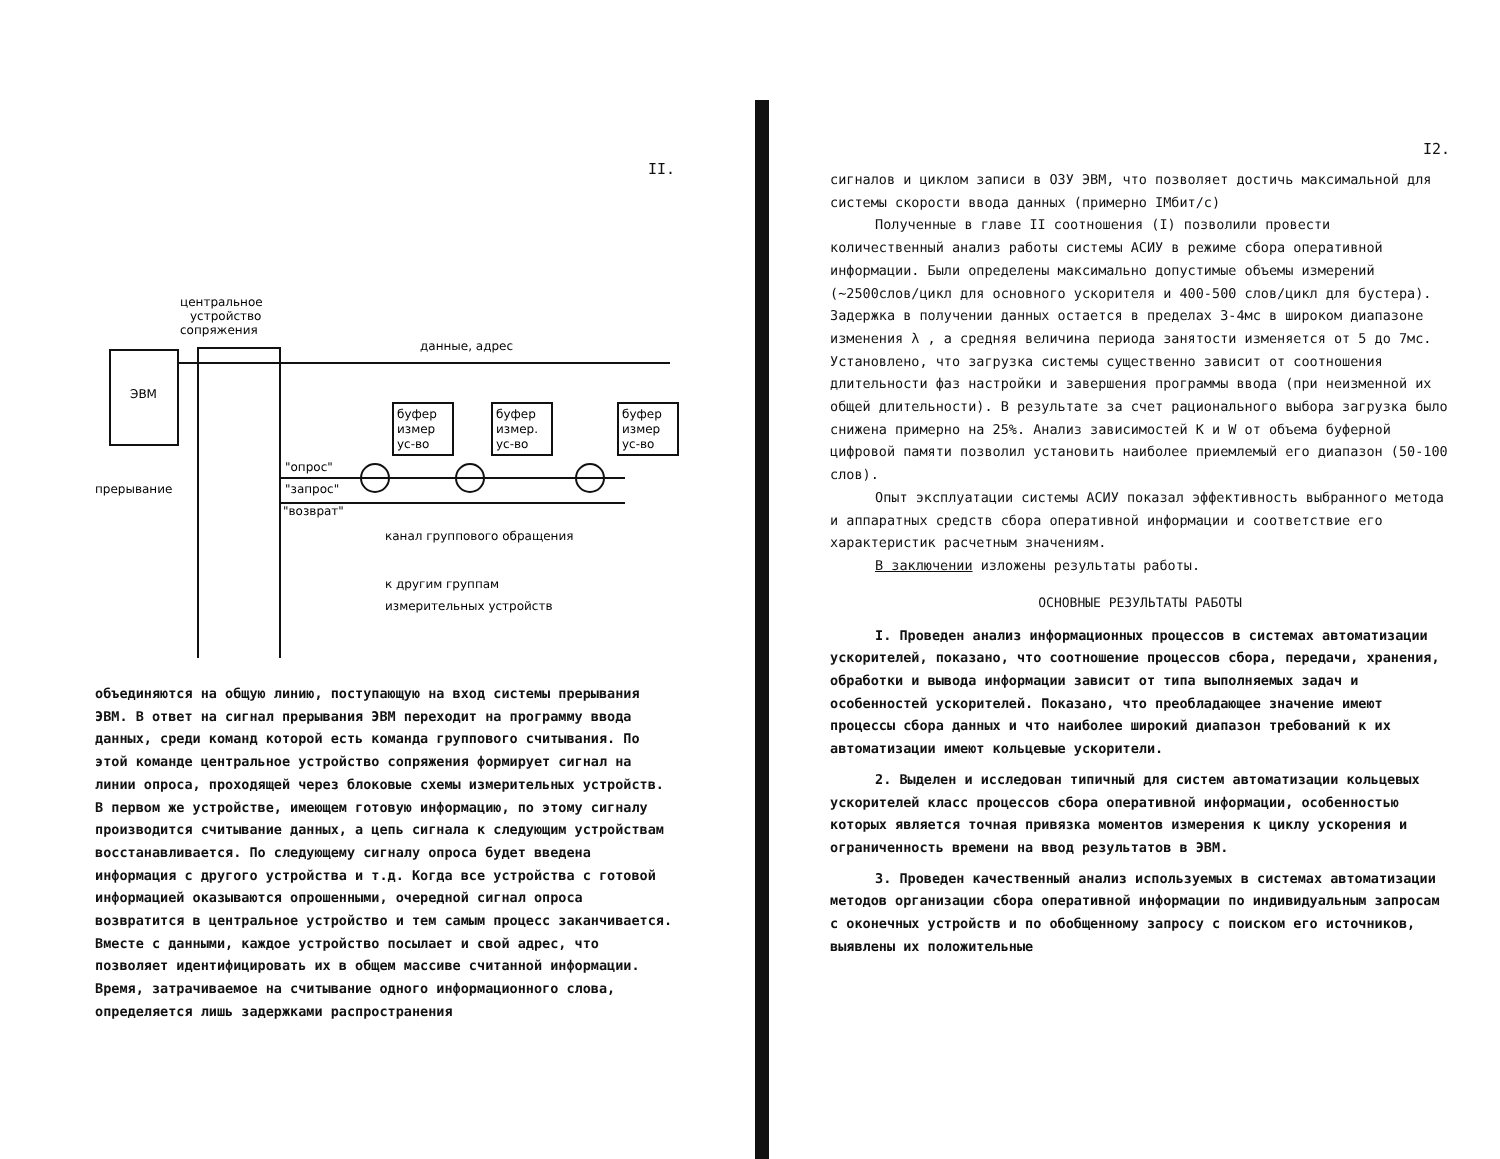II.
ЭВМ
центральное
устройство
сопряжения
данные, адрес
буфер
измер
ус-во
буфер
измер.
ус-во
буфер
измер
ус-во
"опрос"
"запрос"
"возврат"
прерывание
канал группового обращения
к другим группам
измерительных устройств
объединяются на общую линию, поступающую на вход системы прерывания ЭВМ. В ответ на сигнал прерывания ЭВМ переходит на программу ввода данных, среди команд которой есть команда группового считывания. По этой команде центральное устройство сопряжения формирует сигнал на линии опроса, проходящей через блоковые схемы измерительных устройств. В первом же устройстве, имеющем готовую информацию, по этому сигналу производится считывание данных, а цепь сигнала к следующим устройствам восстанавливается. По следующему сигналу опроса будет введена информация с другого устройства и т.д. Когда все устройства с готовой информацией оказываются опрошенными, очередной сигнал опроса возвратится в центральное устройство и тем самым процесс заканчивается. Вместе с данными, каждое устройство посылает и свой адрес, что позволяет идентифицировать их в общем массиве считанной информации. Время, затрачиваемое на считывание одного информационного слова, определяется лишь задержками распространения
I2.
сигналов и циклом записи в ОЗУ ЭВМ, что позволяет достичь максимальной для системы скорости ввода данных (примерно IМбит/с)
Полученные в главе II соотношения (I) позволили провести количественный анализ работы системы АСИУ в режиме сбора оперативной информации. Были определены максимально допустимые объемы измерений (~2500слов/цикл для основного ускорителя и 400-500 слов/цикл для бустера). Задержка в получении данных остается в пределах 3-4мс в широком диапазоне изменения λ , а средняя величина периода занятости изменяется от 5 до 7мс. Установлено, что загрузка системы существенно зависит от соотношения длительности фаз настройки и завершения программы ввода (при неизменной их общей длительности). В результате за счет рационального выбора загрузка было снижена примерно на 25%. Анализ зависимостей К и W от объема буферной цифровой памяти позволил установить наиболее приемлемый его диапазон (50-100 слов).
Опыт эксплуатации системы АСИУ показал эффективность выбранного метода и аппаратных средств сбора оперативной информации и соответствие его характеристик расчетным значениям.
В заключении изложены результаты работы.
ОСНОВНЫЕ РЕЗУЛЬТАТЫ РАБОТЫ
I. Проведен анализ информационных процессов в системах автоматизации ускорителей, показано, что соотношение процессов сбора, передачи, хранения, обработки и вывода информации зависит от типа выполняемых задач и особенностей ускорителей. Показано, что преобладающее значение имеют процессы сбора данных и что наиболее широкий диапазон требований к их автоматизации имеют кольцевые ускорители.
2. Выделен и исследован типичный для систем автоматизации кольцевых ускорителей класс процессов сбора оперативной информации, особенностью которых является точная привязка моментов измерения к циклу ускорения и ограниченность времени на ввод результатов в ЭВМ.
3. Проведен качественный анализ используемых в системах автоматизации методов организации сбора оперативной информации по индивидуальным запросам с оконечных устройств и по обобщенному запросу с поиском его источников, выявлены их положительные